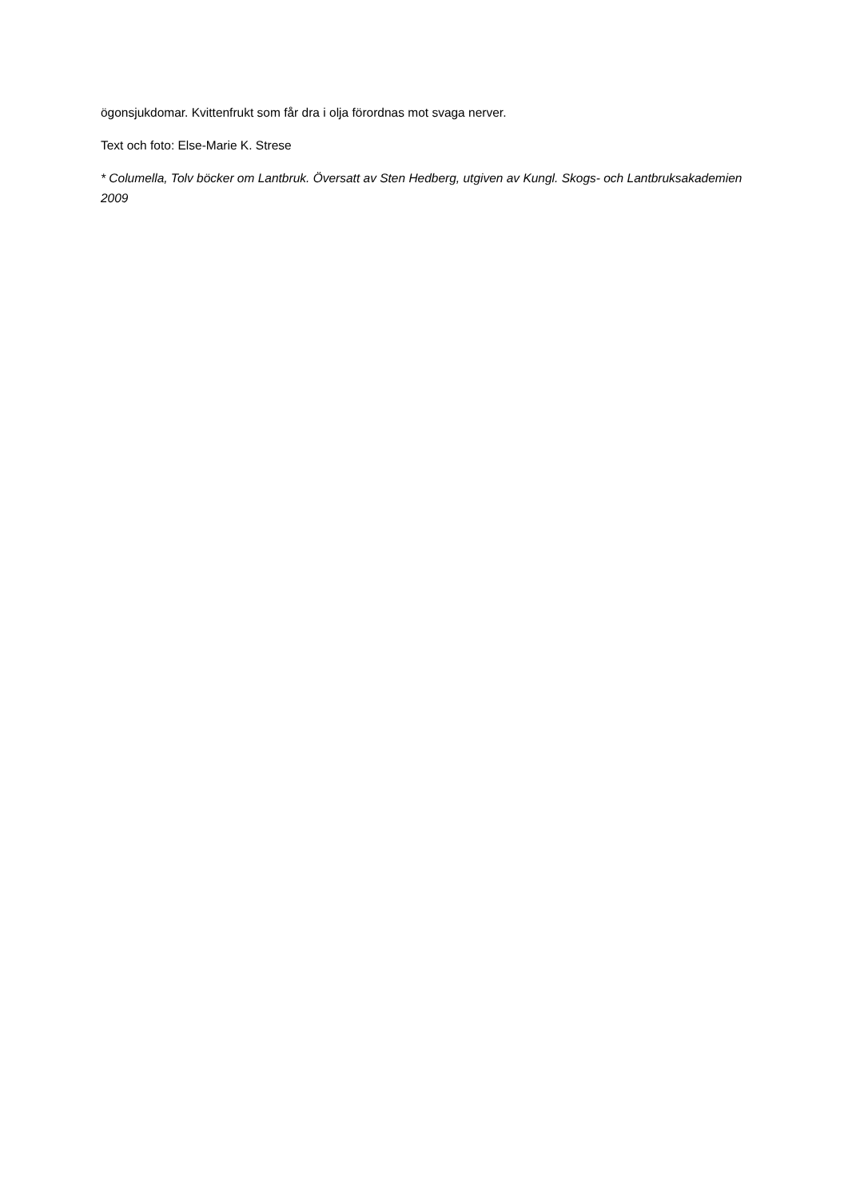ögonsjukdomar. Kvittenfrukt som får dra i olja förordnas mot svaga nerver.
Text och foto: Else-Marie K. Strese
* Columella, Tolv böcker om Lantbruk. Översatt av Sten Hedberg, utgiven av Kungl. Skogs- och Lantbruksakademien 2009